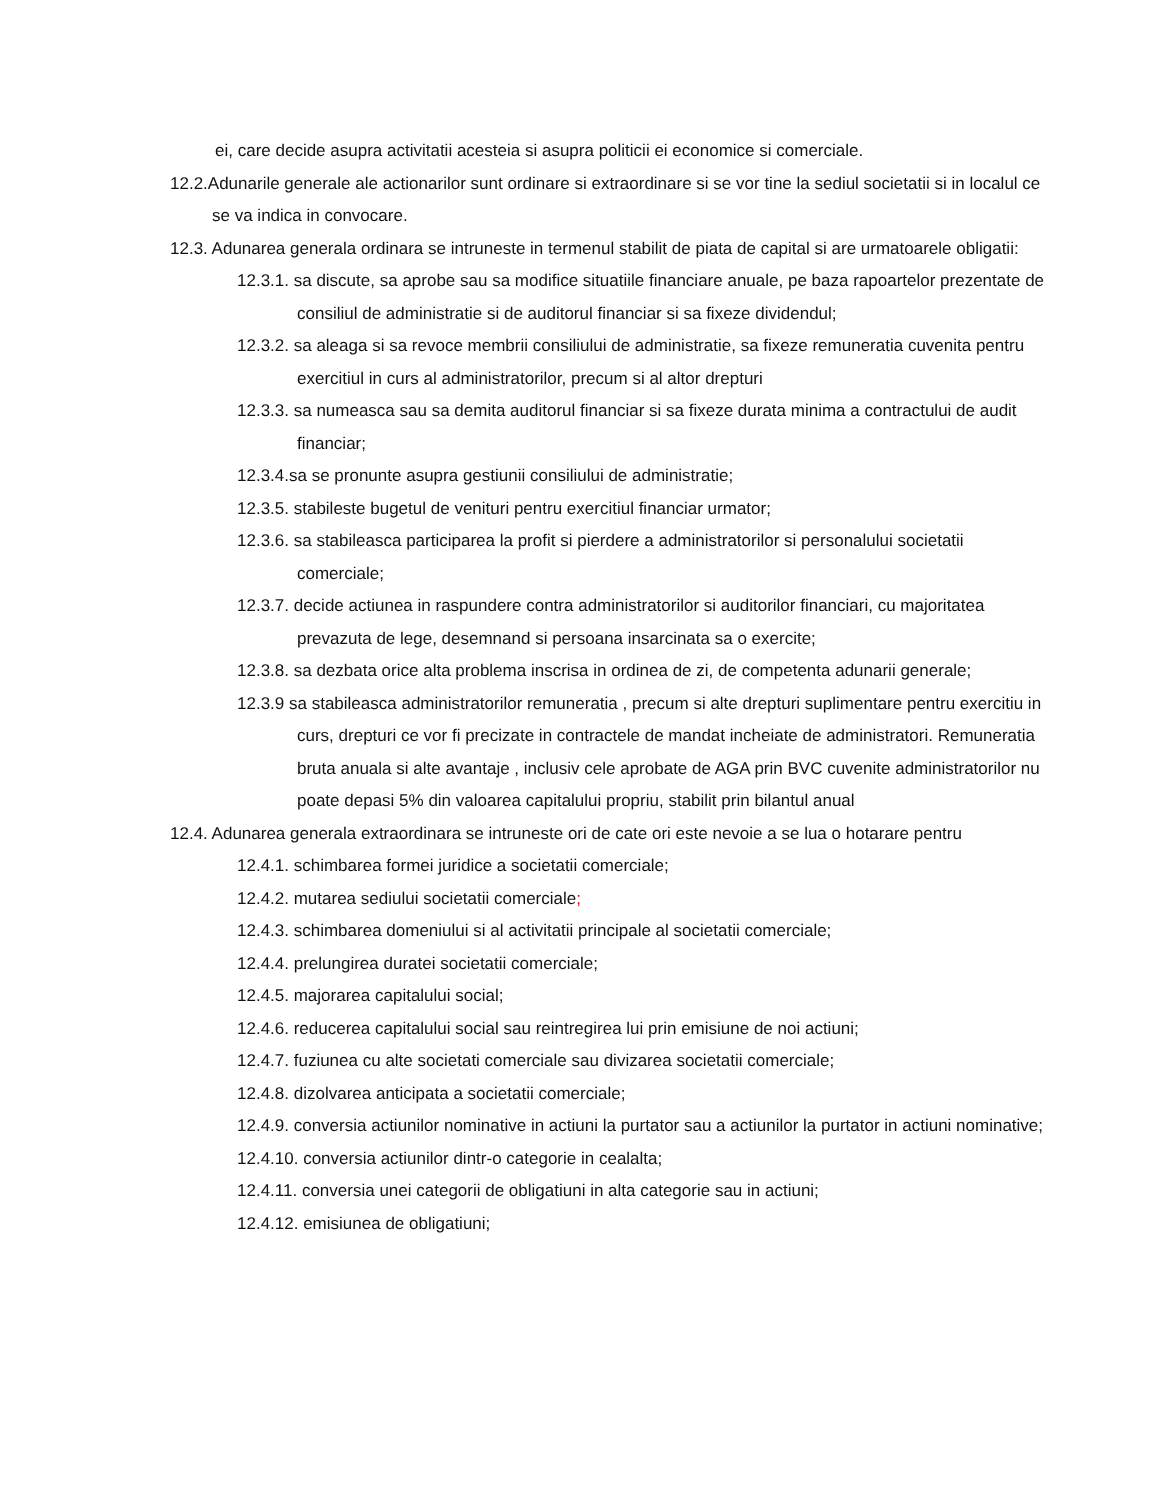ei, care decide asupra activitatii acesteia si asupra politicii ei economice si comerciale.
12.2.Adunarile generale ale actionarilor sunt ordinare si extraordinare si se vor tine la sediul societatii si in localul ce se va indica in convocare.
12.3. Adunarea generala ordinara se intruneste in termenul stabilit de piata de capital si are urmatoarele obligatii:
12.3.1. sa discute, sa aprobe sau sa modifice situatiile financiare anuale, pe baza rapoartelor prezentate de consiliul de administratie si de auditorul financiar si sa fixeze dividendul;
12.3.2. sa aleaga si sa revoce membrii consiliului de administratie, sa fixeze remuneratia cuvenita pentru exercitiul in curs al administratorilor, precum si al altor drepturi
12.3.3. sa numeasca sau sa demita auditorul financiar si sa fixeze durata minima a contractului de audit financiar;
12.3.4.sa se pronunte asupra gestiunii consiliului de administratie;
12.3.5. stabileste bugetul de venituri pentru exercitiul financiar urmator;
12.3.6. sa stabileasca participarea la profit si pierdere a administratorilor si personalului societatii comerciale;
12.3.7. decide actiunea in raspundere contra administratorilor si auditorilor financiari, cu majoritatea prevazuta de lege, desemnand si persoana insarcinata sa o exercite;
12.3.8. sa dezbata orice alta problema inscrisa in ordinea de zi, de competenta adunarii generale;
12.3.9 sa stabileasca administratorilor remuneratia , precum si alte drepturi suplimentare pentru exercitiu in curs, drepturi ce vor fi precizate in contractele de mandat incheiate de administratori. Remuneratia bruta anuala si alte avantaje , inclusiv cele aprobate de AGA prin BVC cuvenite administratorilor nu poate depasi 5% din valoarea capitalului propriu, stabilit prin bilantul anual
12.4. Adunarea generala extraordinara se intruneste ori de cate ori este nevoie a se lua o hotarare pentru
12.4.1. schimbarea formei juridice a societatii comerciale;
12.4.2. mutarea sediului societatii comerciale;
12.4.3. schimbarea domeniului si al activitatii principale al societatii comerciale;
12.4.4. prelungirea duratei societatii comerciale;
12.4.5. majorarea capitalului social;
12.4.6. reducerea capitalului social sau reintregirea lui prin emisiune de noi actiuni;
12.4.7. fuziunea cu alte societati comerciale sau divizarea societatii comerciale;
12.4.8. dizolvarea anticipata a societatii comerciale;
12.4.9. conversia actiunilor nominative in actiuni la purtator sau a actiunilor la purtator in actiuni nominative;
12.4.10. conversia actiunilor dintr-o categorie in cealalta;
12.4.11. conversia unei categorii de obligatiuni in alta categorie sau in actiuni;
12.4.12. emisiunea de obligatiuni;